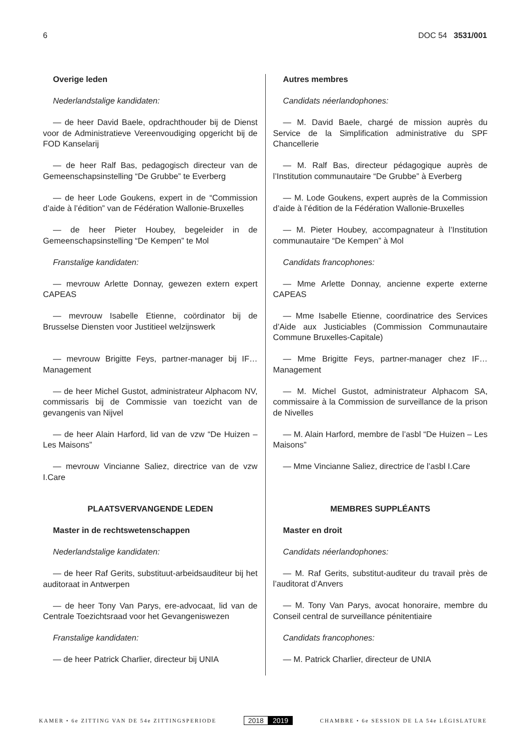6 DOC 54 3531/001
Overige leden
Nederlandstalige kandidaten:
— de heer David Baele, opdrachthouder bij de Dienst voor de Administratieve Vereenvoudiging opgericht bij de FOD Kanselarij
— de heer Ralf Bas, pedagogisch directeur van de Gemeenschapsinstelling “De Grubbe” te Everberg
— de heer Lode Goukens, expert in de “Commission d’aide à l’édition” van de Fédération Wallonie-Bruxelles
— de heer Pieter Houbey, begeleider in de Gemeenschapsinstelling “De Kempen” te Mol
Franstalige kandidaten:
— mevrouw Arlette Donnay, gewezen extern expert CAPEAS
— mevrouw Isabelle Etienne, coördinator bij de Brusselse Diensten voor Justitieel welzijnswerk
— mevrouw Brigitte Feys, partner-manager bij IF… Management
— de heer Michel Gustot, administrateur Alphacom NV, commissaris bij de Commissie van toezicht van de gevangenis van Nijvel
— de heer Alain Harford, lid van de vzw “De Huizen – Les Maisons”
— mevrouw Vincianne Saliez, directrice van de vzw I.Care
PLAATSVERVANGENDE LEDEN
Master in de rechtswetenschappen
Nederlandstalige kandidaten:
— de heer Raf Gerits, substituut-arbeidsauditeur bij het auditoraat in Antwerpen
— de heer Tony Van Parys, ere-advocaat, lid van de Centrale Toezichtsraad voor het Gevangeniswezen
Franstalige kandidaten:
— de heer Patrick Charlier, directeur bij UNIA
Autres membres
Candidats néerlandophones:
— M. David Baele, chargé de mission auprès du Service de la Simplification administrative du SPF Chancellerie
— M. Ralf Bas, directeur pédagogique auprès de l’Institution communautaire “De Grubbe” à Everberg
— M. Lode Goukens, expert auprès de la Commission d’aide à l’édition de la Fédération Wallonie-Bruxelles
— M. Pieter Houbey, accompagnateur à l’Institution communautaire “De Kempen” à Mol
Candidats francophones:
— Mme Arlette Donnay, ancienne experte externe CAPEAS
— Mme Isabelle Etienne, coordinatrice des Services d’Aide aux Justiciables (Commission Communautaire Commune Bruxelles-Capitale)
— Mme Brigitte Feys, partner-manager chez IF… Management
— M. Michel Gustot, administrateur Alphacom SA, commissaire à la Commission de surveillance de la prison de Nivelles
— M. Alain Harford, membre de l’asbl “De Huizen – Les Maisons”
— Mme Vincianne Saliez, directrice de l’asbl I.Care
MEMBRES SUPPLÉANTS
Master en droit
Candidats néerlandophones:
— M. Raf Gerits, substitut-auditeur du travail près de l’auditorat d’Anvers
— M. Tony Van Parys, avocat honoraire, membre du Conseil central de surveillance pénitentiaire
Candidats francophones:
— M. Patrick Charlier, directeur de UNIA
KAMER • 6e ZITTING VAN DE 54e ZITTINGSPERIODE 2018 2019 CHAMBRE • 6e SESSION DE LA 54e LÉGISLATURE